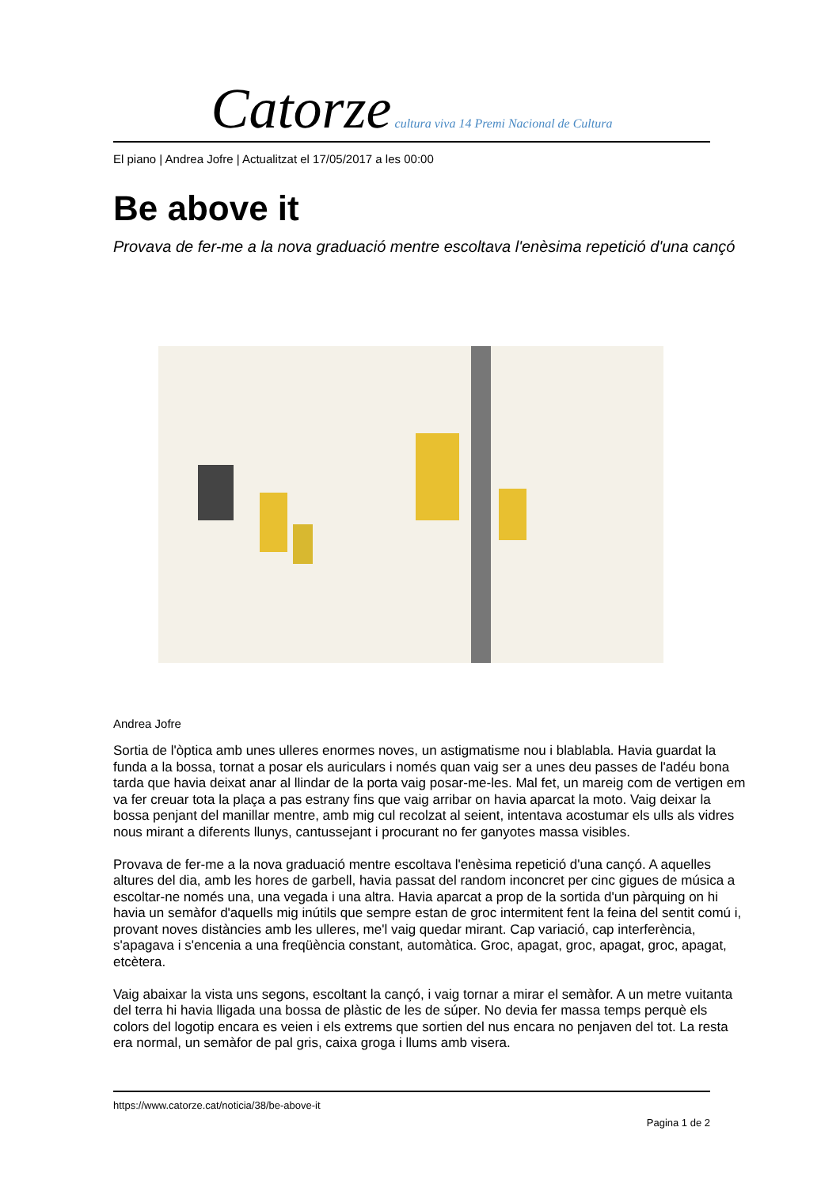Catorze cultura viva 14 Premi Nacional de Cultura
El piano | Andrea Jofre | Actualitzat el 17/05/2017 a les 00:00
Be above it
Provava de fer-me a la nova graduació mentre escoltava l'enèsima repetició d'una cançó
Andrea Jofre
Sortia de l'òptica amb unes ulleres enormes noves, un astigmatisme nou i blablabla. Havia guardat la funda a la bossa, tornat a posar els auriculars i només quan vaig ser a unes deu passes de l'adéu bona tarda que havia deixat anar al llindar de la porta vaig posar-me-les. Mal fet, un mareig com de vertigen em va fer creuar tota la plaça a pas estrany fins que vaig arribar on havia aparcat la moto. Vaig deixar la bossa penjant del manillar mentre, amb mig cul recolzat al seient, intentava acostumar els ulls als vidres nous mirant a diferents llunys, cantussejant i procurant no fer ganyotes massa visibles.
Provava de fer-me a la nova graduació mentre escoltava l'enèsima repetició d'una cançó. A aquelles altures del dia, amb les hores de garbell, havia passat del random inconcret per cinc gigues de música a escoltar-ne només una, una vegada i una altra. Havia aparcat a prop de la sortida d'un pàrquing on hi havia un semàfor d'aquells mig inútils que sempre estan de groc intermitent fent la feina del sentit comú i, provant noves distàncies amb les ulleres, me'l vaig quedar mirant. Cap variació, cap interferència, s'apagava i s'encenia a una freqüència constant, automàtica. Groc, apagat, groc, apagat, groc, apagat, etcètera.
Vaig abaixar la vista uns segons, escoltant la cançó, i vaig tornar a mirar el semàfor. A un metre vuitanta del terra hi havia lligada una bossa de plàstic de les de súper. No devia fer massa temps perquè els colors del logotip encara es veien i els extrems que sortien del nus encara no penjaven del tot. La resta era normal, un semàfor de pal gris, caixa groga i llums amb visera.
https://www.catorze.cat/noticia/38/be-above-it
Pagina 1 de 2